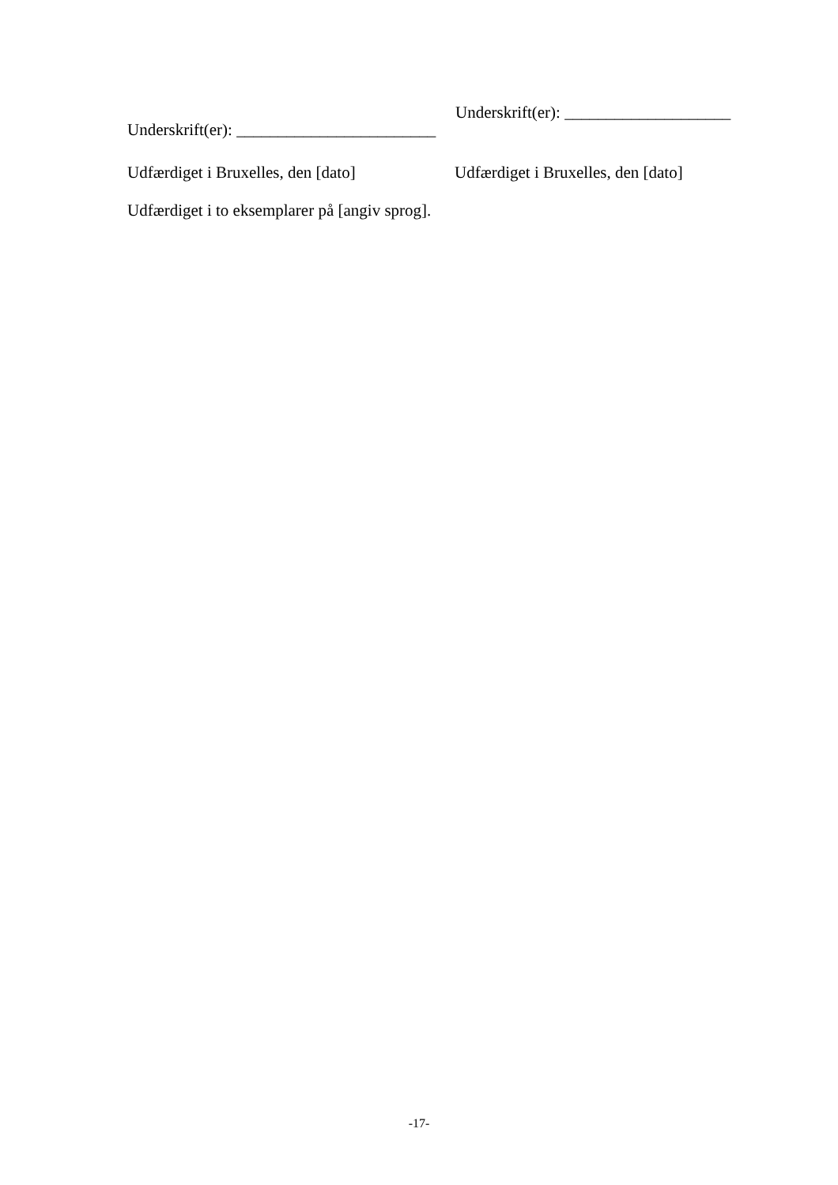Underskrift(er): ____________________
Underskrift(er): ________________________
Udfærdiget i Bruxelles, den [dato]
Udfærdiget i Bruxelles, den [dato]
Udfærdiget i to eksemplarer på [angiv sprog].
-17-